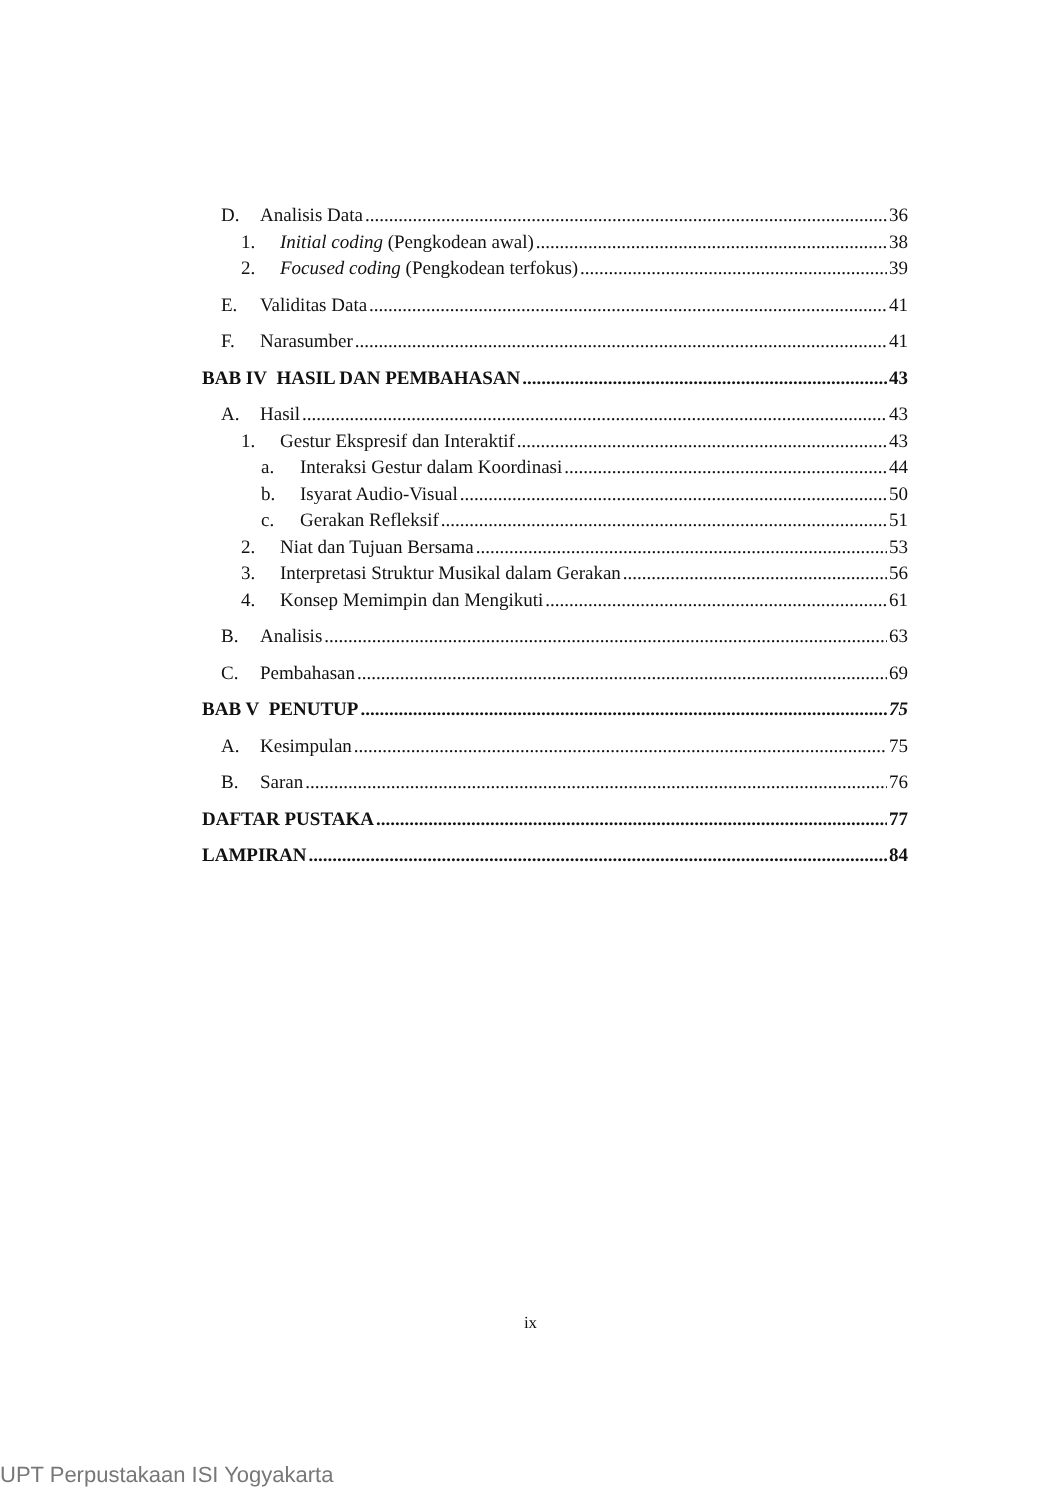D. Analisis Data 36
1. Initial coding (Pengkodean awal) 38
2. Focused coding (Pengkodean terfokus) 39
E. Validitas Data 41
F. Narasumber 41
BAB IV HASIL DAN PEMBAHASAN 43
A. Hasil 43
1. Gestur Ekspresif dan Interaktif 43
a. Interaksi Gestur dalam Koordinasi 44
b. Isyarat Audio-Visual 50
c. Gerakan Refleksif 51
2. Niat dan Tujuan Bersama 53
3. Interpretasi Struktur Musikal dalam Gerakan 56
4. Konsep Memimpin dan Mengikuti 61
B. Analisis 63
C. Pembahasan 69
BAB V PENUTUP 75
A. Kesimpulan 75
B. Saran 76
DAFTAR PUSTAKA 77
LAMPIRAN 84
ix
UPT Perpustakaan ISI Yogyakarta